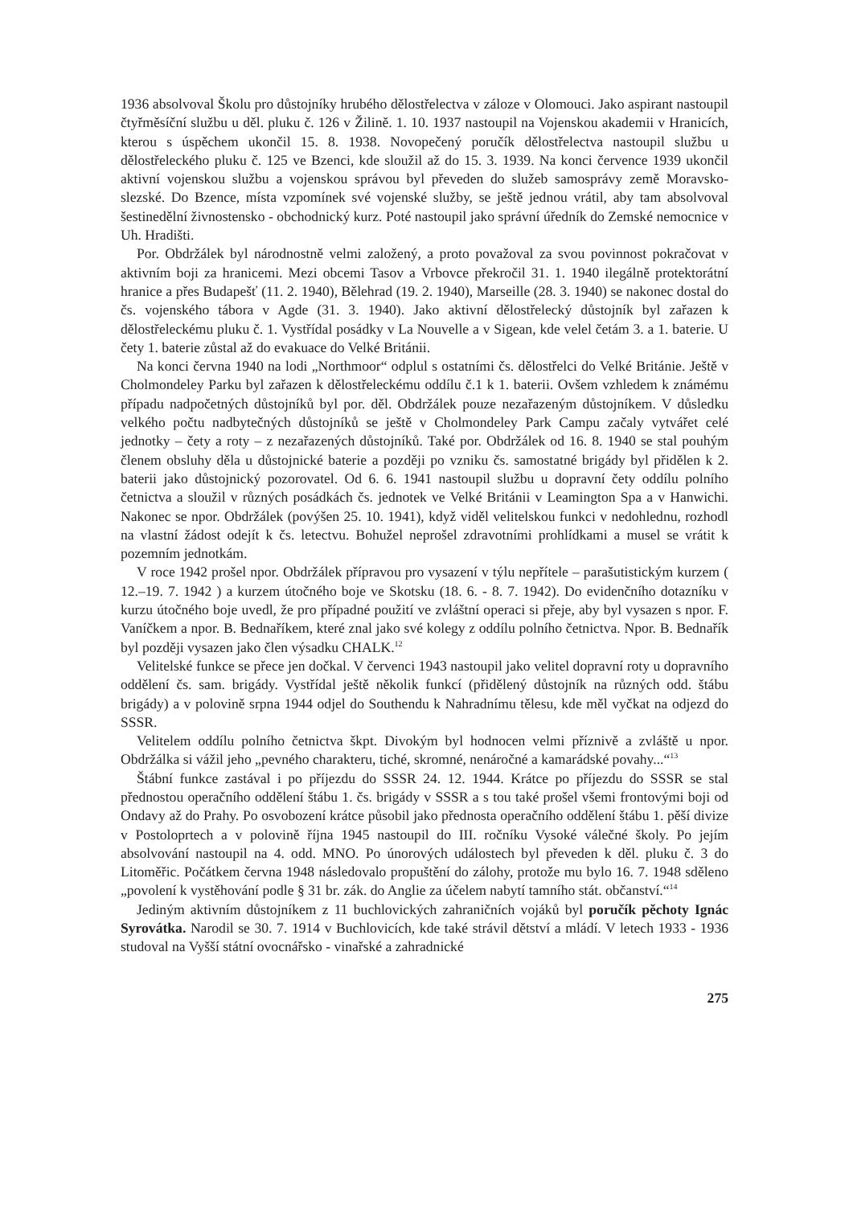1936 absolvoval Školu pro důstojníky hrubého dělostřelectva v záloze v Olomouci. Jako aspirant nastoupil čtyřměsíční službu u děl. pluku č. 126 v Žilině. 1. 10. 1937 nastoupil na Vojenskou akademii v Hranicích, kterou s úspěchem ukončil 15. 8. 1938. Novopečený poručík dělostřelectva nastoupil službu u dělostřeleckého pluku č. 125 ve Bzenci, kde sloužil až do 15. 3. 1939. Na konci července 1939 ukončil aktivní vojenskou službu a vojenskou správou byl převeden do služeb samosprávy země Moravsko-slezské. Do Bzence, místa vzpomínek své vojenské služby, se ještě jednou vrátil, aby tam absolvoval šestinedělní živnostensko - obchodnický kurz. Poté nastoupil jako správní úředník do Zemské nemocnice v Uh. Hradišti.
Por. Obdržálek byl národnostně velmi založený, a proto považoval za svou povinnost pokračovat v aktivním boji za hranicemi. Mezi obcemi Tasov a Vrbovce překročil 31. 1. 1940 ilegálně protektorátní hranice a přes Budapešť (11. 2. 1940), Bělehrad (19. 2. 1940), Marseille (28. 3. 1940) se nakonec dostal do čs. vojenského tábora v Agde (31. 3. 1940). Jako aktivní dělostřelecký důstojník byl zařazen k dělostřeleckému pluku č. 1. Vystřídal posádky v La Nouvelle a v Sigean, kde velel četám 3. a 1. baterie. U čety 1. baterie zůstal až do evakuace do Velké Británii.
Na konci června 1940 na lodi „Northmoor“ odplul s ostatními čs. dělostřelci do Velké Británie. Ještě v Cholmondeley Parku byl zařazen k dělostřeleckému oddílu č.1 k 1. baterii. Ovšem vzhledem k známému případu nadpočetných důstojníků byl por. děl. Obdržálek pouze nezařazeným důstojníkem. V důsledku velkého počtu nadbytečných důstojníků se ještě v Cholmondeley Park Campu začaly vytvářet celé jednotky – čety a roty – z nezařazených důstojníků. Také por. Obdržálek od 16. 8. 1940 se stal pouhým členem obsluhy děla u důstojnické baterie a později po vzniku čs. samostatné brigády byl přidělen k 2. baterii jako důstojnický pozorovatel. Od 6. 6. 1941 nastoupil službu u dopravní čety oddílu polního četnictva a sloužil v různých posádkách čs. jednotek ve Velké Británii v Leamington Spa a v Hanwichi. Nakonec se npor. Obdržálek (povýšen 25. 10. 1941), když viděl velitelskou funkci v nedohlednu, rozhodl na vlastní žádost odejít k čs. letectvu. Bohužel neprošel zdravotními prohlídkami a musel se vrátit k pozemním jednotkám.
V roce 1942 prošel npor. Obdržálek přípravou pro vysazení v týlu nepřítele – parašutistickým kurzem ( 12.–19. 7. 1942 ) a kurzem útočného boje ve Skotsku (18. 6. - 8. 7. 1942). Do evidenčního dotazníku v kurzu útočného boje uvedl, že pro případné použití ve zvláštní operaci si přeje, aby byl vysazen s npor. F. Vaníčkem a npor. B. Bednaříkem, které znal jako své kolegy z oddílu polního četnictva. Npor. B. Bednařík byl později vysazen jako člen výsadku CHALK.<sup>12</sup>
Velitelské funkce se přece jen dočkal. V červenci 1943 nastoupil jako velitel dopravní roty u dopravního oddělení čs. sam. brigády. Vystřídal ještě několik funkcí (přidělený důstojník na různých odd. štábu brigády) a v polovině srpna 1944 odjel do Southendu k Nahradnímu tělesu, kde měl vyčkat na odjezd do SSSR.
Velitelem oddílu polního četnictva škpt. Divokým byl hodnocen velmi příznivě a zvláště u npor. Obdržálka si vážil jeho „pevného charakteru, tiché, skromné, nenáročné a kamarádské povahy...“<sup>13</sup>
Štábní funkce zastával i po příjezdu do SSSR 24. 12. 1944. Krátce po příjezdu do SSSR se stal přednostou operačního oddělení štábu 1. čs. brigády v SSSR a s tou také prošel všemi frontovými boji od Ondavy až do Prahy. Po osvobození krátce působil jako přednosta operačního oddělení štábu 1. pěší divize v Postoloprtech a v polovině října 1945 nastoupil do III. ročníku Vysoké válečné školy. Po jejím absolvování nastoupil na 4. odd. MNO. Po únorových událostech byl převeden k děl. pluku č. 3 do Litoměřic. Počátkem června 1948 následovalo propuštění do zálohy, protože mu bylo 16. 7. 1948 sděleno „povolení k vystěhování podle § 31 br. zák. do Anglie za účelem nabytí tamního stát. občanství.“<sup>14</sup>
Jediným aktivním důstojníkem z 11 buchlovických zahraničních vojáků byl poručík pěchoty Ignác Syrovátka. Narodil se 30. 7. 1914 v Buchlovicích, kde také strávil dětství a mládí. V letech 1933 - 1936 studoval na Vyšší státní ovocnářsko - vinařské a zahradnické
275